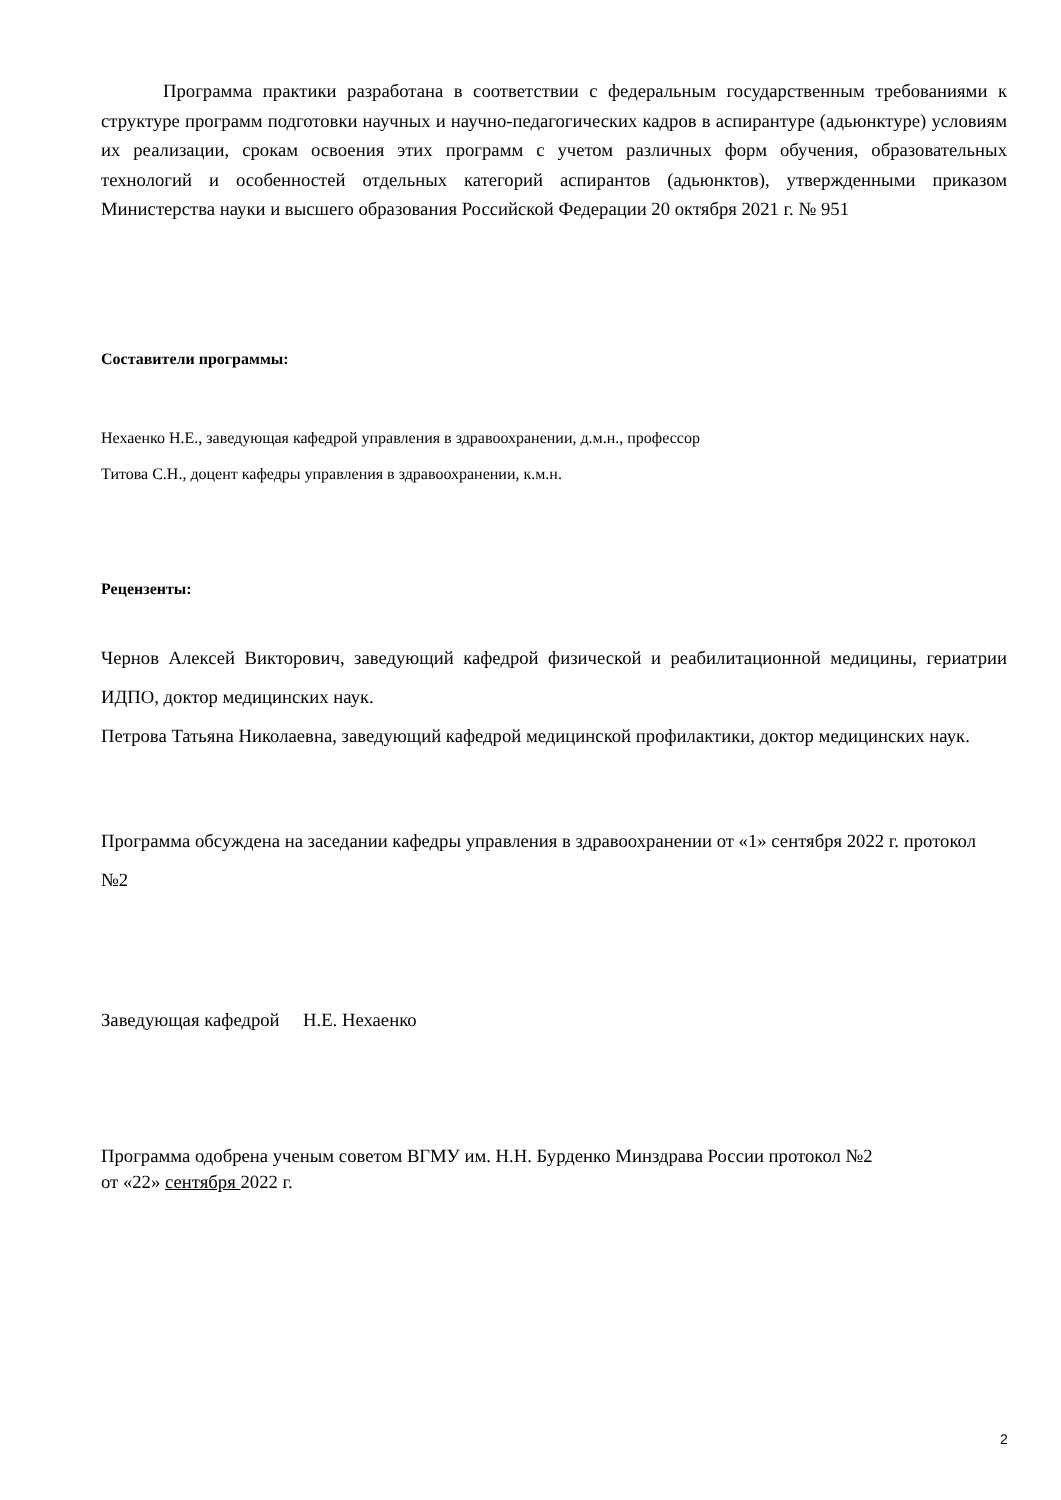Программа практики разработана в соответствии с федеральным государственным требованиями к структуре программ подготовки научных и научно-педагогических кадров в аспирантуре (адьюнктуре) условиям их реализации, срокам освоения этих программ с учетом различных форм обучения, образовательных технологий и особенностей отдельных категорий аспирантов (адьюнктов), утвержденными приказом Министерства науки и высшего образования Российской Федерации 20 октября 2021 г. № 951
Составители программы:
Нехаенко Н.Е., заведующая кафедрой управления в здравоохранении, д.м.н., профессор
Титова С.Н., доцент кафедры управления в здравоохранении, к.м.н.
Рецензенты:
Чернов Алексей Викторович, заведующий кафедрой физической и реабилитационной медицины, гериатрии ИДПО, доктор медицинских наук.
Петрова Татьяна Николаевна, заведующий кафедрой медицинской профилактики, доктор медицинских наук.
Программа обсуждена на заседании кафедры управления в здравоохранении от «1» сентября 2022 г. протокол №2
Заведующая кафедрой Н.Е. Нехаенко
Программа одобрена ученым советом ВГМУ им. Н.Н. Бурденко Минздрава России протокол №2
от «22» сентября 2022 г.
2